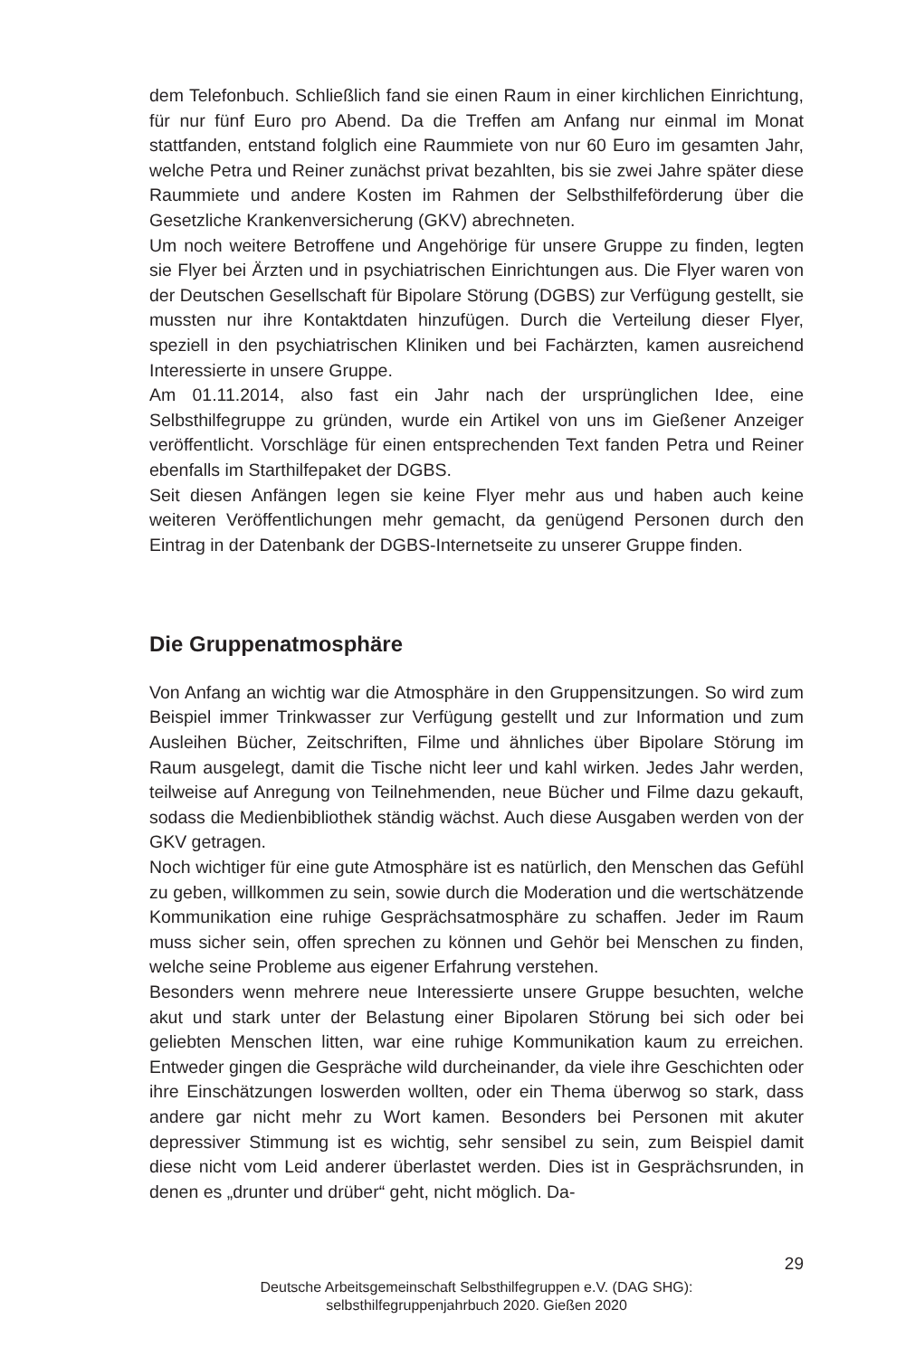dem Telefonbuch. Schließlich fand sie einen Raum in einer kirchlichen Einrichtung, für nur fünf Euro pro Abend. Da die Treffen am Anfang nur einmal im Monat stattfanden, entstand folglich eine Raummiete von nur 60 Euro im gesamten Jahr, welche Petra und Reiner zunächst privat bezahlten, bis sie zwei Jahre später diese Raummiete und andere Kosten im Rahmen der Selbsthilfeförderung über die Gesetzliche Krankenversicherung (GKV) abrechneten.
Um noch weitere Betroffene und Angehörige für unsere Gruppe zu finden, legten sie Flyer bei Ärzten und in psychiatrischen Einrichtungen aus. Die Flyer waren von der Deutschen Gesellschaft für Bipolare Störung (DGBS) zur Verfügung gestellt, sie mussten nur ihre Kontaktdaten hinzufügen. Durch die Verteilung dieser Flyer, speziell in den psychiatrischen Kliniken und bei Fachärzten, kamen ausreichend Interessierte in unsere Gruppe.
Am 01.11.2014, also fast ein Jahr nach der ursprünglichen Idee, eine Selbsthilfegruppe zu gründen, wurde ein Artikel von uns im Gießener Anzeiger veröffentlicht. Vorschläge für einen entsprechenden Text fanden Petra und Reiner ebenfalls im Starthilfepaket der DGBS.
Seit diesen Anfängen legen sie keine Flyer mehr aus und haben auch keine weiteren Veröffentlichungen mehr gemacht, da genügend Personen durch den Eintrag in der Datenbank der DGBS-Internetseite zu unserer Gruppe finden.
Die Gruppenatmosphäre
Von Anfang an wichtig war die Atmosphäre in den Gruppensitzungen. So wird zum Beispiel immer Trinkwasser zur Verfügung gestellt und zur Information und zum Ausleihen Bücher, Zeitschriften, Filme und ähnliches über Bipolare Störung im Raum ausgelegt, damit die Tische nicht leer und kahl wirken. Jedes Jahr werden, teilweise auf Anregung von Teilnehmenden, neue Bücher und Filme dazu gekauft, sodass die Medienbibliothek ständig wächst. Auch diese Ausgaben werden von der GKV getragen.
Noch wichtiger für eine gute Atmosphäre ist es natürlich, den Menschen das Gefühl zu geben, willkommen zu sein, sowie durch die Moderation und die wertschätzende Kommunikation eine ruhige Gesprächsatmosphäre zu schaffen. Jeder im Raum muss sicher sein, offen sprechen zu können und Gehör bei Menschen zu finden, welche seine Probleme aus eigener Erfahrung verstehen.
Besonders wenn mehrere neue Interessierte unsere Gruppe besuchten, welche akut und stark unter der Belastung einer Bipolaren Störung bei sich oder bei geliebten Menschen litten, war eine ruhige Kommunikation kaum zu erreichen. Entweder gingen die Gespräche wild durcheinander, da viele ihre Geschichten oder ihre Einschätzungen loswerden wollten, oder ein Thema überwog so stark, dass andere gar nicht mehr zu Wort kamen. Besonders bei Personen mit akuter depressiver Stimmung ist es wichtig, sehr sensibel zu sein, zum Beispiel damit diese nicht vom Leid anderer überlastet werden. Dies ist in Gesprächsrunden, in denen es „drunter und drüber“ geht, nicht möglich. Da-
29
Deutsche Arbeitsgemeinschaft Selbsthilfegruppen e.V. (DAG SHG):
selbsthilfegruppenjahrbuch 2020. Gießen 2020